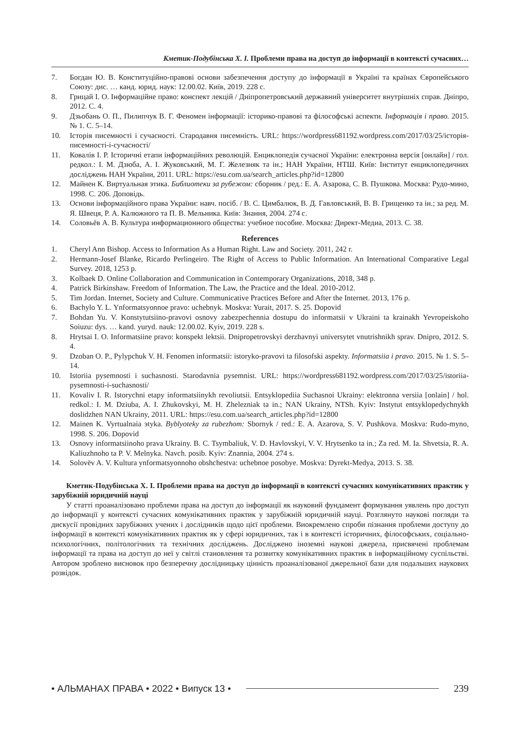Кметик-Подубінська Х. І. Проблеми права на доступ до інформації в контексті сучасних…
7. Богдан Ю. В. Конституційно-правові основи забезпечення доступу до інформації в Україні та країнах Європейського Союзу: дис. … канд. юрид. наук: 12.00.02. Київ, 2019. 228 с.
8. Грицай І. О. Інформаційне право: конспект лекцій / Дніпропетровський державний університет внутрішніх справ. Дніпро, 2012. С. 4.
9. Дзьобань О. П., Пилипчук В. Г. Феномен інформації: історико-правові та філософські аспекти. Інформація і право. 2015. № 1. С. 5–14.
10. Історія писемності і сучасності. Стародавня писемність. URL: https://wordpress681192.wordpress.com/2017/03/25/історія-писемності-і-сучасності/
11. Ковалів І. Р. Історичні етапи інформаційних революцій. Енциклопедія сучасної України: електронна версія [онлайн] / гол. редкол.: І. М. Дзюба, А. І. Жуковський, М. Г. Железняк та ін.; НАН України, НТШ. Київ: Інститут енциклопедичних досліджень НАН України, 2011. URL: https://esu.com.ua/search_articles.php?id=12800
12. Майнен К. Виртуальная этика. Библиотеки за рубежом: сборник / ред.: Е. А. Азарова, С. В. Пушкова. Москва: Рудо-мино, 1998. С. 206. Доповідь.
13. Основи інформаційного права України: навч. посіб. / В. С. Цимбалюк, В. Д. Гавловський, В. В. Грищенко та ін.; за ред. М. Я. Швеця, Р. А. Калюжного та П. В. Мельника. Київ: Знання, 2004. 274 с.
14. Соловьёв А. В. Культура информационного общества: учебное пособие. Москва: Директ-Медиа, 2013. С. 38.
References
1. Cheryl Ann Bishop. Access to Information As a Human Right. Law and Society. 2011, 242 r.
2. Hermann-Josef Blanke, Ricardo Perlingeiro. The Right of Access to Public Information. An International Comparative Legal Survey. 2018, 1253 p.
3. Kolbaek D. Online Collaboration and Communication in Contemporary Organizations, 2018, 348 p.
4. Patrick Birkinshaw. Freedom of Information. The Law, the Practice and the Ideal. 2010-2012.
5. Tim Jordan. Internet, Society and Culture. Communicative Practices Before and After the Internet. 2013, 176 p.
6. Bachylo Y. L. Ynformatsyonnoe pravo: uchebnyk. Moskva: Yurait, 2017. S. 25. Dopovid
7. Bohdan Yu. V. Konstytutsiino-pravovi osnovy zabezpechennia dostupu do informatsii v Ukraini ta krainakh Yevropeiskoho Soiuzu: dys. … kand. yuryd. nauk: 12.00.02. Kyiv, 2019. 228 s.
8. Hrytsai I. O. Informatsiine pravo: konspekt lektsii. Dnipropetrovskyi derzhavnyi universytet vnutrishnikh sprav. Dnipro, 2012. S. 4.
9. Dzoban O. P., Pylypchuk V. H. Fenomen informatsii: istoryko-pravovi ta filosofski aspekty. Informatsiia i pravo. 2015. № 1. S. 5–14.
10. Istoriia pysemnosti i suchasnosti. Starodavnia pysemnist. URL: https://wordpress681192.wordpress.com/2017/03/25/istoriia-pysemnosti-i-suchasnosti/
11. Kovaliv I. R. Istorychni etapy informatsiinykh revoliutsii. Entsyklopediia Suchasnoi Ukrainy: elektronna versiia [onlain] / hol. redkol.: I. M. Dziuba, A. I. Zhukovskyi, M. H. Zhelezniak ta in.; NAN Ukrainy, NTSh. Kyiv: Instytut entsyklopedychnykh doslidzhen NAN Ukrainy, 2011. URL: https://esu.com.ua/search_articles.php?id=12800
12. Mainen K. Vyrtualnaia эtyka. Byblyoteky za rubezhom: Sbornyk / red.: E. A. Azarova, S. V. Pushkova. Moskva: Rudo-myno, 1998. S. 206. Dopovid
13. Osnovy informatsiinoho prava Ukrainy. B. C. Tsymbaliuk, V. D. Havlovskyi, V. V. Hrytsenko ta in.; Za red. M. Ia. Shvetsia, R. A. Kaliuzhnoho ta P. V. Melnyka. Navch. posib. Kyiv: Znannia, 2004. 274 s.
14. Solovëv A. V. Kultura ynformatsyonnoho obshchestva: uchebnoe posobye. Moskva: Dyrekt-Medya, 2013. S. 38.
Кметик-Подубінська Х. І. Проблеми права на доступ до інформації в контексті сучасних комунікативних практик у зарубіжній юридичній науці
У статті проаналізовано проблеми права на доступ до інформації як науковий фундамент формування уявлень про доступ до інформації у контексті сучасних комунікативних практик у зарубіжній юридичній науці. Розглянуто наукові погляди та дискусії провідних зарубіжних учених і дослідників щодо цієї проблеми. Виокремлено спроби пізнання проблеми доступу до інформації в контексті комунікативних практик як у сфері юридичних, так і в контексті історичних, філософських, соціально-психологічних, політологічних та технічних досліджень. Досліджено іноземні наукові джерела, присвячені проблемам інформації та права на доступ до неї у світлі становлення та розвитку комунікативних практик в інформаційному суспільстві. Автором зроблено висновок про безперечну дослідницьку цінність проаналізованої джерельної бази для подальших наукових розвідок.
• АЛЬМАНАХ ПРАВА • 2022 • Випуск 13 • 239